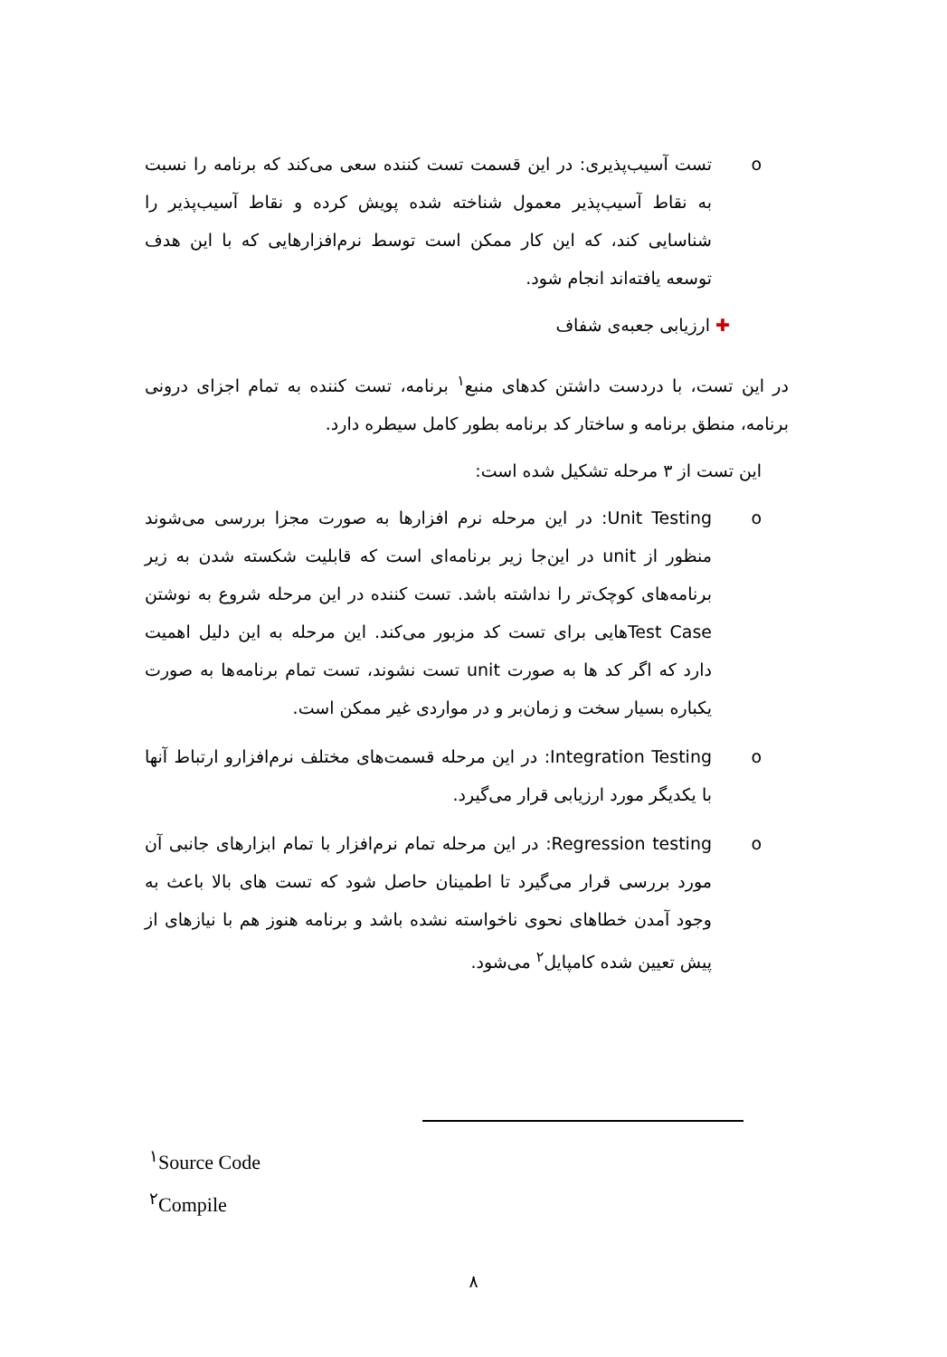o
تست آسیب‌پذیری: در این قسمت تست کننده سعی می‌کند که برنامه را نسبت به نقاط آسیب‌پذیر معمول شناخته شده پویش کرده و نقاط آسیب‌پذیر را شناسایی کند، که این کار ممکن است توسط نرم‌افزارهایی که با این هدف توسعه یافته‌اند انجام شود.
✚ ارزیابی جعبه‌ی شفاف
در این تست، با دردست داشتن کدهای منبع<sup>۱</sup> برنامه، تست کننده به تمام اجزای درونی برنامه، منطق برنامه و ساختار کد برنامه بطور کامل سیطره دارد.
این تست از ۳ مرحله تشکیل شده است:
o
Unit Testing: در این مرحله نرم افزارها به صورت مجزا بررسی می‌شوند منظور از unit در این‌جا زیر برنامه‌ای است که قابلیت شکسته شدن به زیر برنامه‌های کوچک‌تر را نداشته باشد. تست کننده در این مرحله شروع به نوشتن Test Caseهایی برای تست کد مزبور می‌کند. این مرحله به این دلیل اهمیت دارد که اگر کد ها به صورت unit تست نشوند، تست تمام برنامه‌ها به صورت یکباره بسیار سخت و زمان‌بر و در مواردی غیر ممکن است.
o
Integration Testing: در این مرحله قسمت‌های مختلف نرم‌افزارو ارتباط آنها با یکدیگر مورد ارزیابی قرار می‌گیرد.
o
Regression testing: در این مرحله تمام نرم‌افزار با تمام ابزارهای جانبی آن مورد بررسی قرار می‌گیرد تا اطمینان حاصل شود که تست های بالا باعث به وجود آمدن خطاهای نحوی ناخواسته نشده باشد و برنامه هنوز هم با نیازهای از پیش تعیین شده کامپایل<sup>۲</sup> می‌شود.
<sup>۱</sup> Source Code
<sup>۲</sup> Compile
۸